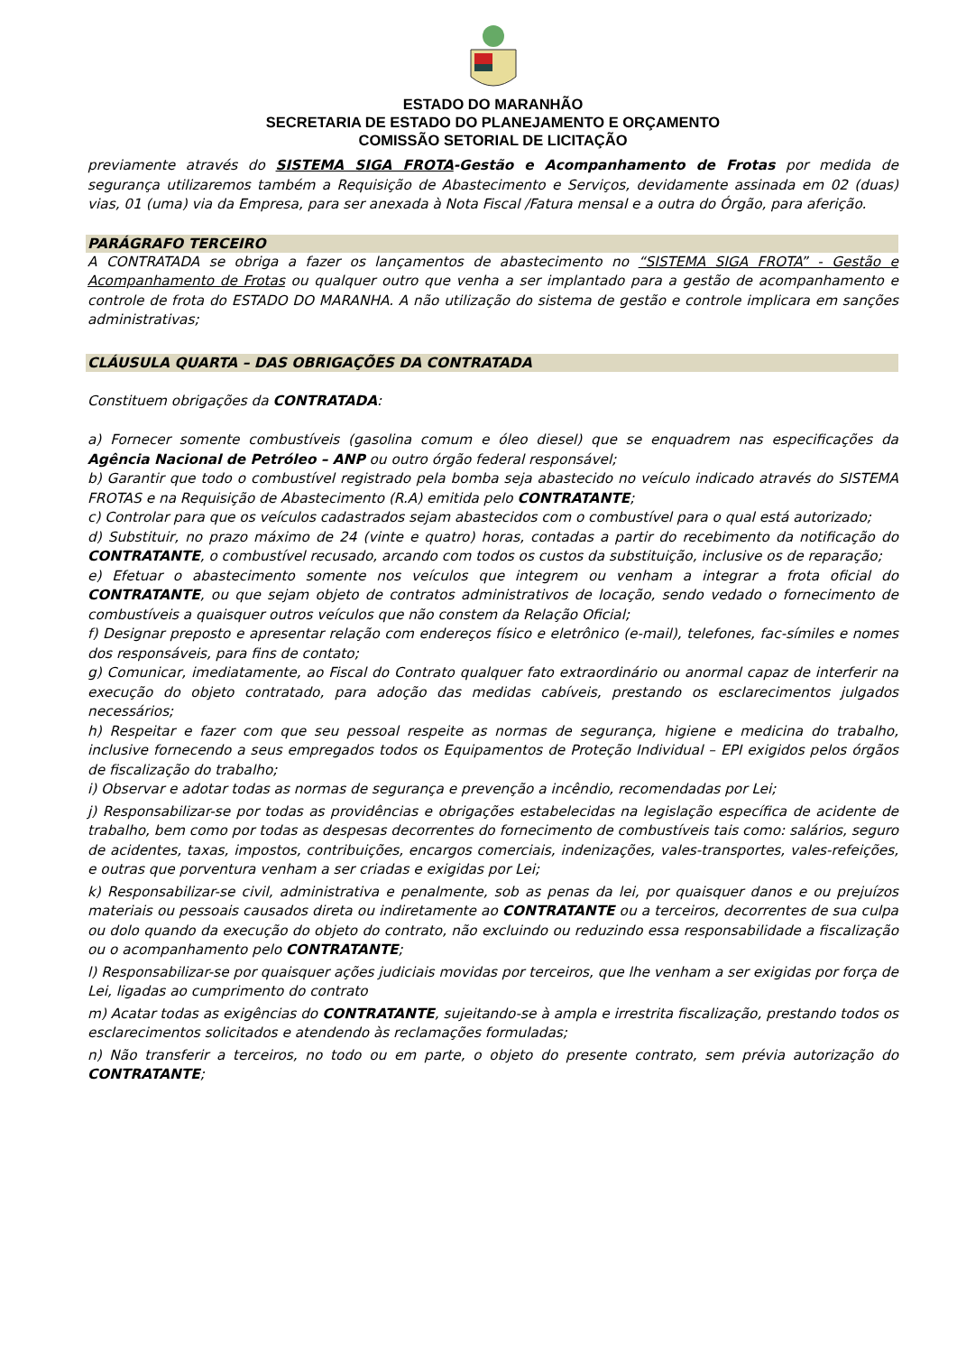ESTADO DO MARANHÃO
SECRETARIA DE ESTADO DO PLANEJAMENTO E ORÇAMENTO
COMISSÃO SETORIAL DE LICITAÇÃO
previamente através do SISTEMA SIGA FROTA-Gestão e Acompanhamento de Frotas por medida de segurança utilizaremos também a Requisição de Abastecimento e Serviços, devidamente assinada em 02 (duas) vias, 01 (uma) via da Empresa, para ser anexada à Nota Fiscal /Fatura mensal e a outra do Órgão, para aferição.
PARÁGRAFO TERCEIRO
A CONTRATADA se obriga a fazer os lançamentos de abastecimento no “SISTEMA SIGA FROTA” - Gestão e Acompanhamento de Frotas ou qualquer outro que venha a ser implantado para a gestão de acompanhamento e controle de frota do ESTADO DO MARANHA. A não utilização do sistema de gestão e controle implicara em sanções administrativas;
CLÁUSULA QUARTA – DAS OBRIGAÇÕES DA CONTRATADA
Constituem obrigações da CONTRATADA:
a) Fornecer somente combustíveis (gasolina comum e óleo diesel) que se enquadrem nas especificações da Agência Nacional de Petróleo – ANP ou outro órgão federal responsável;
b) Garantir que todo o combustível registrado pela bomba seja abastecido no veículo indicado através do SISTEMA FROTAS e na Requisição de Abastecimento (R.A) emitida pelo CONTRATANTE;
c) Controlar para que os veículos cadastrados sejam abastecidos com o combustível para o qual está autorizado;
d) Substituir, no prazo máximo de 24 (vinte e quatro) horas, contadas a partir do recebimento da notificação do CONTRATANTE, o combustível recusado, arcando com todos os custos da substituição, inclusive os de reparação;
e) Efetuar o abastecimento somente nos veículos que integrem ou venham a integrar a frota oficial do CONTRATANTE, ou que sejam objeto de contratos administrativos de locação, sendo vedado o fornecimento de combustíveis a quaisquer outros veículos que não constem da Relação Oficial;
f) Designar preposto e apresentar relação com endereços físico e eletrônico (e-mail), telefones, fac-símiles e nomes dos responsáveis, para fins de contato;
g) Comunicar, imediatamente, ao Fiscal do Contrato qualquer fato extraordinário ou anormal capaz de interferir na execução do objeto contratado, para adoção das medidas cabíveis, prestando os esclarecimentos julgados necessários;
h) Respeitar e fazer com que seu pessoal respeite as normas de segurança, higiene e medicina do trabalho, inclusive fornecendo a seus empregados todos os Equipamentos de Proteção Individual – EPI exigidos pelos órgãos de fiscalização do trabalho;
i) Observar e adotar todas as normas de segurança e prevenção a incêndio, recomendadas por Lei;
j) Responsabilizar-se por todas as providências e obrigações estabelecidas na legislação específica de acidente de trabalho, bem como por todas as despesas decorrentes do fornecimento de combustíveis tais como: salários, seguro de acidentes, taxas, impostos, contribuições, encargos comerciais, indenizações, vales-transportes, vales-refeições, e outras que porventura venham a ser criadas e exigidas por Lei;
k) Responsabilizar-se civil, administrativa e penalmente, sob as penas da lei, por quaisquer danos e ou prejuízos materiais ou pessoais causados direta ou indiretamente ao CONTRATANTE ou a terceiros, decorrentes de sua culpa ou dolo quando da execução do objeto do contrato, não excluindo ou reduzindo essa responsabilidade a fiscalização ou o acompanhamento pelo CONTRATANTE;
l) Responsabilizar-se por quaisquer ações judiciais movidas por terceiros, que lhe venham a ser exigidas por força de Lei, ligadas ao cumprimento do contrato
m) Acatar todas as exigências do CONTRATANTE, sujeitando-se à ampla e irrestrita fiscalização, prestando todos os esclarecimentos solicitados e atendendo às reclamações formuladas;
n) Não transferir a terceiros, no todo ou em parte, o objeto do presente contrato, sem prévia autorização do CONTRATANTE;